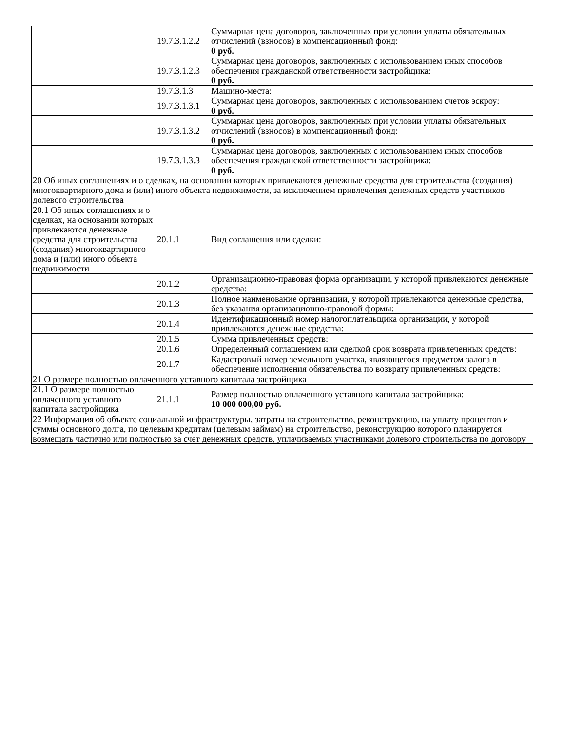| | 19.7.3.1.2.2 | Суммарная цена договоров, заключенных при условии уплаты обязательных отчислений (взносов) в компенсационный фонд: 0 руб. |
| | 19.7.3.1.2.3 | Суммарная цена договоров, заключенных с использованием иных способов обеспечения гражданской ответственности застройщика: 0 руб. |
| | 19.7.3.1.3 | Машино-места: |
| | 19.7.3.1.3.1 | Суммарная цена договоров, заключенных с использованием счетов эскроу: 0 руб. |
| | 19.7.3.1.3.2 | Суммарная цена договоров, заключенных при условии уплаты обязательных отчислений (взносов) в компенсационный фонд: 0 руб. |
| | 19.7.3.1.3.3 | Суммарная цена договоров, заключенных с использованием иных способов обеспечения гражданской ответственности застройщика: 0 руб. |
| 20 Об иных соглашениях и о сделках, на основании которых привлекаются денежные средства для строительства (создания) многоквартирного дома и (или) иного объекта недвижимости, за исключением привлечения денежных средств участников долевого строительства | | |
| 20.1 Об иных соглашениях и о сделках, на основании которых привлекаются денежные средства для строительства (создания) многоквартирного дома и (или) иного объекта недвижимости | 20.1.1 | Вид соглашения или сделки: |
| | 20.1.2 | Организационно-правовая форма организации, у которой привлекаются денежные средства: |
| | 20.1.3 | Полное наименование организации, у которой привлекаются денежные средства, без указания организационно-правовой формы: |
| | 20.1.4 | Идентификационный номер налогоплательщика организации, у которой привлекаются денежные средства: |
| | 20.1.5 | Сумма привлеченных средств: |
| | 20.1.6 | Определенный соглашением или сделкой срок возврата привлеченных средств: |
| | 20.1.7 | Кадастровый номер земельного участка, являющегося предметом залога в обеспечение исполнения обязательства по возврату привлеченных средств: |
| 21 О размере полностью оплаченного уставного капитала застройщика | | |
| 21.1 О размере полностью оплаченного уставного капитала застройщика | 21.1.1 | Размер полностью оплаченного уставного капитала застройщика: 10 000 000,00 руб. |
| 22 Информация об объекте социальной инфраструктуры, затраты на строительство, реконструкцию, на уплату процентов и суммы основного долга, по целевым кредитам (целевым займам) на строительство, реконструкцию которого планируется возмещать частично или полностью за счет денежных средств, уплачиваемых участниками долевого строительства по договору | | |